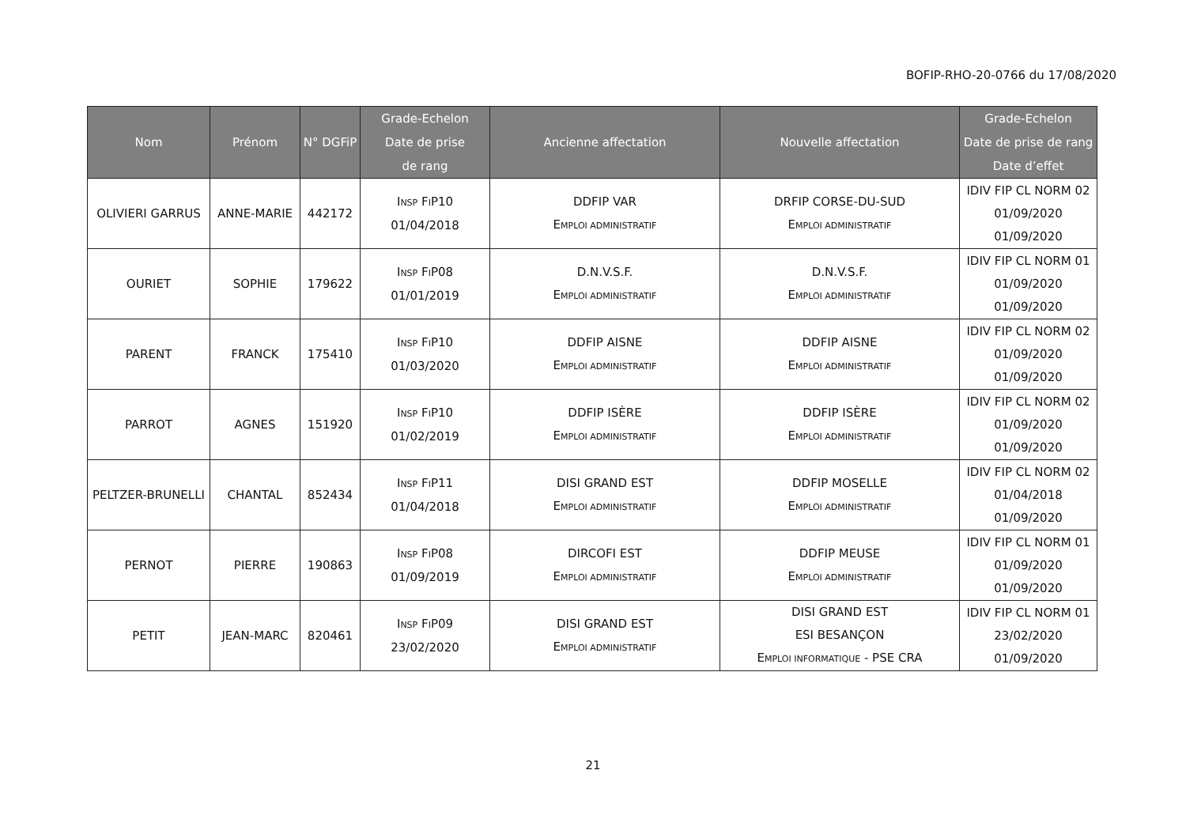BOFIP-RHO-20-0766 du 17/08/2020
| Nom | Prénom | N° DGFiP | Grade-Echelon Date de prise de rang | Ancienne affectation | Nouvelle affectation | Grade-Echelon Date de prise de rang Date d’effet |
| --- | --- | --- | --- | --- | --- | --- |
| OLIVIERI GARRUS | ANNE-MARIE | 442172 | I NSP F I P10 01/04/2018 | DDFIP VAR E MPLOI ADMINISTRATIF | DRFIP CORSE-DU-SUD E MPLOI ADMINISTRATIF | IDIV FIP CL NORM 02 01/09/2020 01/09/2020 |
| OURIET | SOPHIE | 179622 | I NSP F I P08 01/01/2019 | D.N.V.S.F. E MPLOI ADMINISTRATIF | D.N.V.S.F. E MPLOI ADMINISTRATIF | IDIV FIP CL NORM 01 01/09/2020 01/09/2020 |
| PARENT | FRANCK | 175410 | I NSP F I P10 01/03/2020 | DDFIP AISNE E MPLOI ADMINISTRATIF | DDFIP AISNE E MPLOI ADMINISTRATIF | IDIV FIP CL NORM 02 01/09/2020 01/09/2020 |
| PARROT | AGNES | 151920 | I NSP F I P10 01/02/2019 | DDFIP ISÈRE E MPLOI ADMINISTRATIF | DDFIP ISÈRE E MPLOI ADMINISTRATIF | IDIV FIP CL NORM 02 01/09/2020 01/09/2020 |
| PELTZER-BRUNELLI | CHANTAL | 852434 | I NSP F I P11 01/04/2018 | DISI GRAND EST E MPLOI ADMINISTRATIF | DDFIP MOSELLE E MPLOI ADMINISTRATIF | IDIV FIP CL NORM 02 01/04/2018 01/09/2020 |
| PERNOT | PIERRE | 190863 | I NSP F I P08 01/09/2019 | DIRCOFI EST E MPLOI ADMINISTRATIF | DDFIP MEUSE E MPLOI ADMINISTRATIF | IDIV FIP CL NORM 01 01/09/2020 01/09/2020 |
| PETIT | JEAN-MARC | 820461 | I NSP F I P09 23/02/2020 | DISI GRAND EST E MPLOI ADMINISTRATIF | DISI GRAND EST ESI BESANÇON E MPLOI INFORMATIQUE - PSE CRA | IDIV FIP CL NORM 01 23/02/2020 01/09/2020 |
21